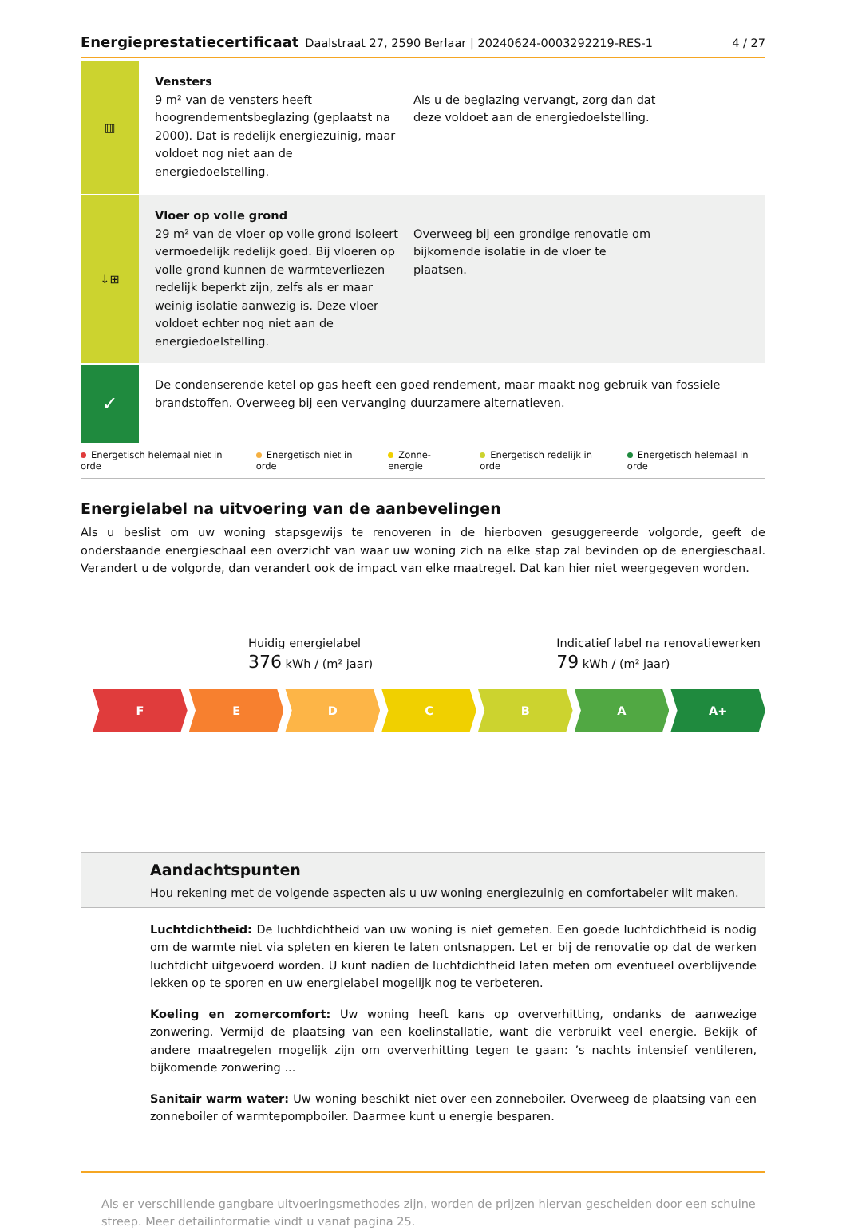Energieprestatiecertificaat Daalstraat 27, 2590 Berlaar | 20240624-0003292219-RES-1 4 / 27
▥
Vensters
9 m² van de vensters heeft hoogrendementsbeglazing (geplaatst na 2000). Dat is redelijk energiezuinig, maar voldoet nog niet aan de energiedoelstelling.
Als u de beglazing vervangt, zorg dan dat deze voldoet aan de energiedoelstelling.
↓⊞
Vloer op volle grond
29 m² van de vloer op volle grond isoleert vermoedelijk redelijk goed. Bij vloeren op volle grond kunnen de warmteverliezen redelijk beperkt zijn, zelfs als er maar weinig isolatie aanwezig is. Deze vloer voldoet echter nog niet aan de energiedoelstelling.
Overweeg bij een grondige renovatie om bijkomende isolatie in de vloer te plaatsen.
✓
De condenserende ketel op gas heeft een goed rendement, maar maakt nog gebruik van fossiele brandstoffen. Overweeg bij een vervanging duurzamere alternatieven.
Energetisch helemaal niet in orde Energetisch niet in orde Zonne-energie Energetisch redelijk in orde Energetisch helemaal in orde
Energielabel na uitvoering van de aanbevelingen
Als u beslist om uw woning stapsgewijs te renoveren in de hierboven gesuggereerde volgorde, geeft de onderstaande energieschaal een overzicht van waar uw woning zich na elke stap zal bevinden op de energieschaal. Verandert u de volgorde, dan verandert ook de impact van elke maatregel. Dat kan hier niet weergegeven worden.
Huidig energielabel
376 kWh / (m² jaar)
Indicatief label na renovatiewerken
79 kWh / (m² jaar)
F E D C B A A+
Aandachtspunten
Hou rekening met de volgende aspecten als u uw woning energiezuinig en comfortabeler wilt maken.
Luchtdichtheid: De luchtdichtheid van uw woning is niet gemeten. Een goede luchtdichtheid is nodig om de warmte niet via spleten en kieren te laten ontsnappen. Let er bij de renovatie op dat de werken luchtdicht uitgevoerd worden. U kunt nadien de luchtdichtheid laten meten om eventueel overblijvende lekken op te sporen en uw energielabel mogelijk nog te verbeteren.
Koeling en zomercomfort: Uw woning heeft kans op oververhitting, ondanks de aanwezige zonwering. Vermijd de plaatsing van een koelinstallatie, want die verbruikt veel energie. Bekijk of andere maatregelen mogelijk zijn om oververhitting tegen te gaan: ’s nachts intensief ventileren, bijkomende zonwering ...
Sanitair warm water: Uw woning beschikt niet over een zonneboiler. Overweeg de plaatsing van een zonneboiler of warmtepompboiler. Daarmee kunt u energie besparen.
Als er verschillende gangbare uitvoeringsmethodes zijn, worden de prijzen hiervan gescheiden door een schuine streep. Meer detailinformatie vindt u vanaf pagina 25.